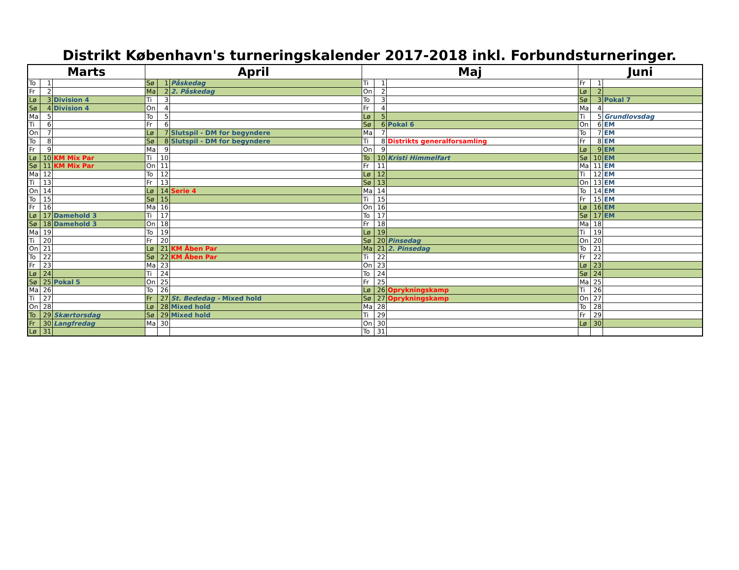Distrikt København's turneringskalender 2017-2018 inkl. Forbundsturneringer.
| Marts | | | April | | | Maj | | | Juni | | |
| --- | --- | --- | --- | --- | --- | --- | --- | --- | --- | --- | --- |
| To | 1 | | Sø | 1 | Påskedag | Ti | 1 | | Fr | 1 | |
| Fr | 2 | | Ma | 2 | 2. Påskedag | On | 2 | | Lø | 2 | |
| Lø | 3 | Division 4 | Ti | 3 | | To | 3 | | Sø | 3 | Pokal 7 |
| Sø | 4 | Division 4 | On | 4 | | Fr | 4 | | Ma | 4 | |
| Ma | 5 | | To | 5 | | Lø | 5 | | Ti | 5 | Grundlovsdag |
| Ti | 6 | | Fr | 6 | | Sø | 6 | Pokal 6 | On | 6 | EM |
| On | 7 | | Lø | 7 | Slutspil - DM for begyndere | Ma | 7 | | To | 7 | EM |
| To | 8 | | Sø | 8 | Slutspil - DM for begyndere | Ti | 8 | Distrikts generalforsamling | Fr | 8 | EM |
| Fr | 9 | | Ma | 9 | | On | 9 | | Lø | 9 | EM |
| Lø | 10 | KM Mix Par | Ti | 10 | | To | 10 | Kristi Himmelfart | Sø | 10 | EM |
| Sø | 11 | KM Mix Par | On | 11 | | Fr | 11 | | Ma | 11 | EM |
| Ma | 12 | | To | 12 | | Lø | 12 | | Ti | 12 | EM |
| Ti | 13 | | Fr | 13 | | Sø | 13 | | On | 13 | EM |
| On | 14 | | Lø | 14 | Serie 4 | Ma | 14 | | To | 14 | EM |
| To | 15 | | Sø | 15 | | Ti | 15 | | Fr | 15 | EM |
| Fr | 16 | | Ma | 16 | | On | 16 | | Lø | 16 | EM |
| Lø | 17 | Damehold 3 | Ti | 17 | | To | 17 | | Sø | 17 | EM |
| Sø | 18 | Damehold 3 | On | 18 | | Fr | 18 | | Ma | 18 | |
| Ma | 19 | | To | 19 | | Lø | 19 | | Ti | 19 | |
| Ti | 20 | | Fr | 20 | | Sø | 20 | Pinsedag | On | 20 | |
| On | 21 | | Lø | 21 | KM Åben Par | Ma | 21 | 2. Pinsedag | To | 21 | |
| To | 22 | | Sø | 22 | KM Åben Par | Ti | 22 | | Fr | 22 | |
| Fr | 23 | | Ma | 23 | | On | 23 | | Lø | 23 | |
| Lø | 24 | | Ti | 24 | | To | 24 | | Sø | 24 | |
| Sø | 25 | Pokal 5 | On | 25 | | Fr | 25 | | Ma | 25 | |
| Ma | 26 | | To | 26 | | Lø | 26 | Oprykningskamp | Ti | 26 | |
| Ti | 27 | | Fr | 27 | St. Bededag - Mixed hold | Sø | 27 | Oprykningskamp | On | 27 | |
| On | 28 | | Lø | 28 | Mixed hold | Ma | 28 | | To | 28 | |
| To | 29 | Skærtorsdag | Sø | 29 | Mixed hold | Ti | 29 | | Fr | 29 | |
| Fr | 30 | Langfredag | Ma | 30 | | On | 30 | | Lø | 30 | |
| Lø | 31 | | | | | To | 31 | | | | |